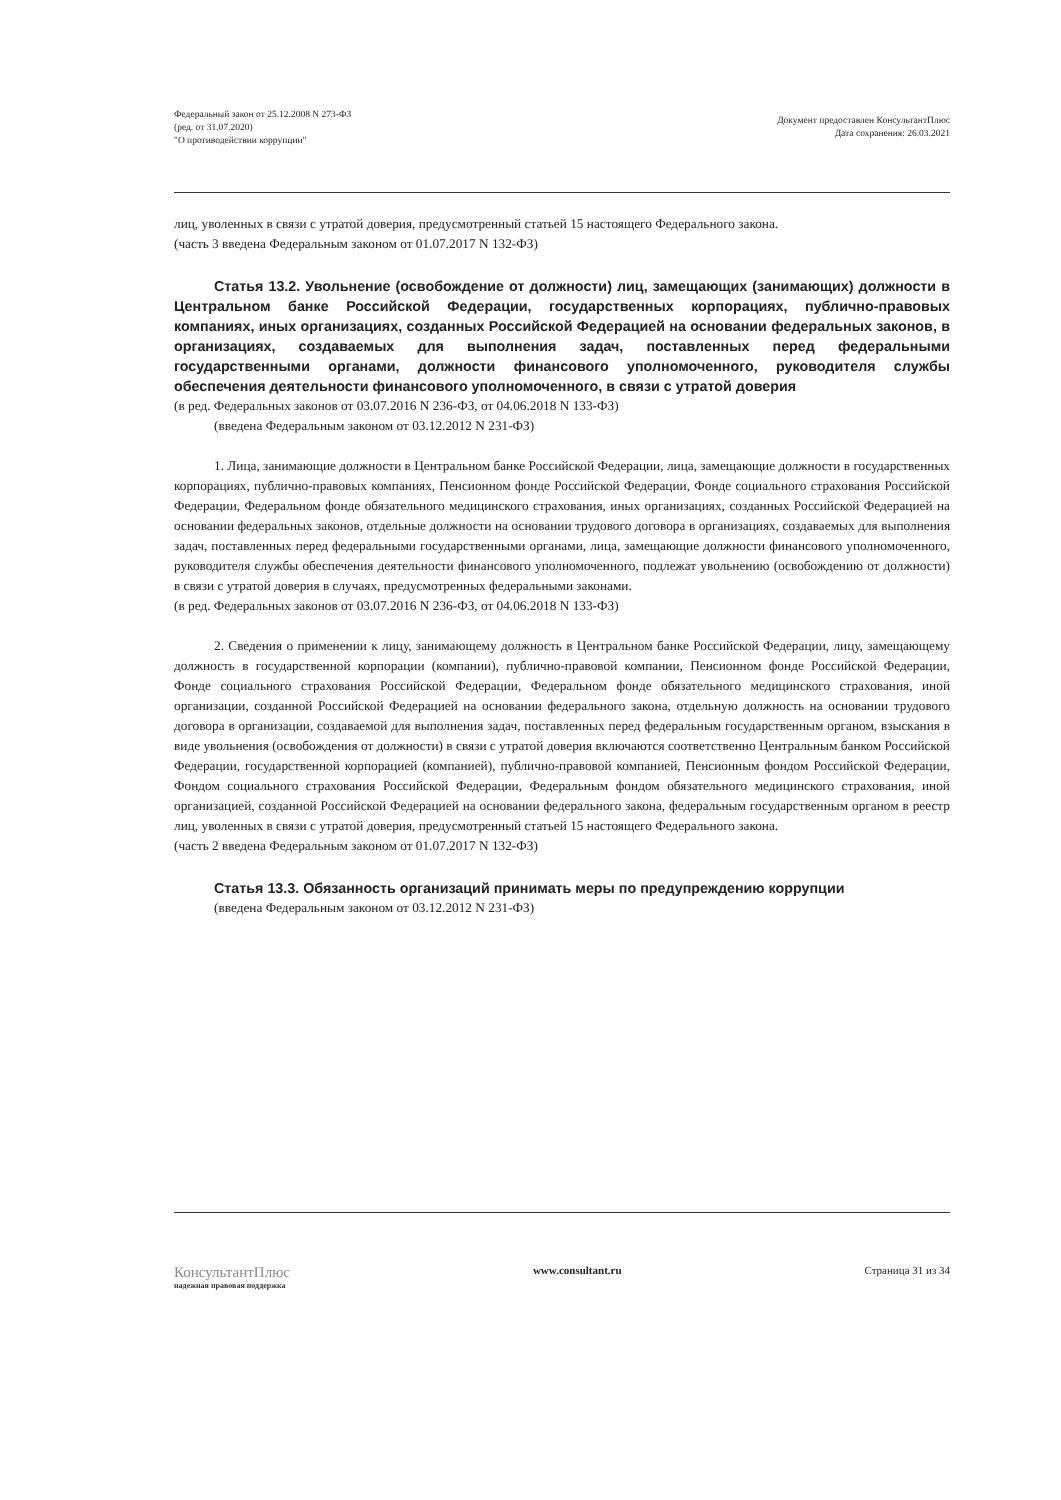Федеральный закон от 25.12.2008 N 273-ФЗ
(ред. от 31.07.2020)
"О противодействии коррупции"
Документ предоставлен КонсультантПлюс
Дата сохранения: 26.03.2021
лиц, уволенных в связи с утратой доверия, предусмотренный статьей 15 настоящего Федерального закона.
(часть 3 введена Федеральным законом от 01.07.2017 N 132-ФЗ)
Статья 13.2. Увольнение (освобождение от должности) лиц, замещающих (занимающих) должности в Центральном банке Российской Федерации, государственных корпорациях, публично-правовых компаниях, иных организациях, созданных Российской Федерацией на основании федеральных законов, в организациях, создаваемых для выполнения задач, поставленных перед федеральными государственными органами, должности финансового уполномоченного, руководителя службы обеспечения деятельности финансового уполномоченного, в связи с утратой доверия
(в ред. Федеральных законов от 03.07.2016 N 236-ФЗ, от 04.06.2018 N 133-ФЗ)
(введена Федеральным законом от 03.12.2012 N 231-ФЗ)
1. Лица, занимающие должности в Центральном банке Российской Федерации, лица, замещающие должности в государственных корпорациях, публично-правовых компаниях, Пенсионном фонде Российской Федерации, Фонде социального страхования Российской Федерации, Федеральном фонде обязательного медицинского страхования, иных организациях, созданных Российской Федерацией на основании федеральных законов, отдельные должности на основании трудового договора в организациях, создаваемых для выполнения задач, поставленных перед федеральными государственными органами, лица, замещающие должности финансового уполномоченного, руководителя службы обеспечения деятельности финансового уполномоченного, подлежат увольнению (освобождению от должности) в связи с утратой доверия в случаях, предусмотренных федеральными законами.
(в ред. Федеральных законов от 03.07.2016 N 236-ФЗ, от 04.06.2018 N 133-ФЗ)
2. Сведения о применении к лицу, занимающему должность в Центральном банке Российской Федерации, лицу, замещающему должность в государственной корпорации (компании), публично-правовой компании, Пенсионном фонде Российской Федерации, Фонде социального страхования Российской Федерации, Федеральном фонде обязательного медицинского страхования, иной организации, созданной Российской Федерацией на основании федерального закона, отдельную должность на основании трудового договора в организации, создаваемой для выполнения задач, поставленных перед федеральным государственным органом, взыскания в виде увольнения (освобождения от должности) в связи с утратой доверия включаются соответственно Центральным банком Российской Федерации, государственной корпорацией (компанией), публично-правовой компанией, Пенсионным фондом Российской Федерации, Фондом социального страхования Российской Федерации, Федеральным фондом обязательного медицинского страхования, иной организацией, созданной Российской Федерацией на основании федерального закона, федеральным государственным органом в реестр лиц, уволенных в связи с утратой доверия, предусмотренный статьей 15 настоящего Федерального закона.
(часть 2 введена Федеральным законом от 01.07.2017 N 132-ФЗ)
Статья 13.3. Обязанность организаций принимать меры по предупреждению коррупции
(введена Федеральным законом от 03.12.2012 N 231-ФЗ)
КонсультантПлюс
надежная правовая поддержка
www.consultant.ru Страница 31 из 34